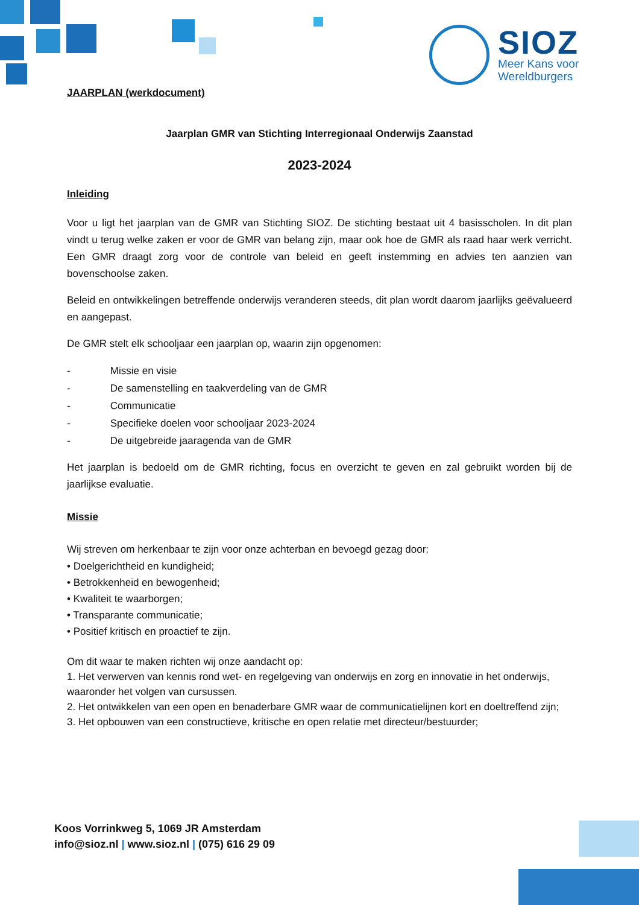SIOZ
Meer Kans voor
Wereldburgers
JAARPLAN (werkdocument)
Jaarplan GMR van Stichting Interregionaal Onderwijs Zaanstad
2023-2024
Inleiding
Voor u ligt het jaarplan van de GMR van Stichting SIOZ. De stichting bestaat uit 4 basisscholen. In dit plan vindt u terug welke zaken er voor de GMR van belang zijn, maar ook hoe de GMR als raad haar werk verricht. Een GMR draagt zorg voor de controle van beleid en geeft instemming en advies ten aanzien van bovenschoolse zaken.
Beleid en ontwikkelingen betreffende onderwijs veranderen steeds, dit plan wordt daarom jaarlijks geëvalueerd en aangepast.
De GMR stelt elk schooljaar een jaarplan op, waarin zijn opgenomen:
- Missie en visie
- De samenstelling en taakverdeling van de GMR
- Communicatie
- Specifieke doelen voor schooljaar 2023-2024
- De uitgebreide jaaragenda van de GMR
Het jaarplan is bedoeld om de GMR richting, focus en overzicht te geven en zal gebruikt worden bij de jaarlijkse evaluatie.
Missie
Wij streven om herkenbaar te zijn voor onze achterban en bevoegd gezag door:
• Doelgerichtheid en kundigheid;
• Betrokkenheid en bewogenheid;
• Kwaliteit te waarborgen;
• Transparante communicatie;
• Positief kritisch en proactief te zijn.
Om dit waar te maken richten wij onze aandacht op:
1. Het verwerven van kennis rond wet- en regelgeving van onderwijs en zorg en innovatie in het onderwijs, waaronder het volgen van cursussen.
2. Het ontwikkelen van een open en benaderbare GMR waar de communicatielijnen kort en doeltreffend zijn;
3. Het opbouwen van een constructieve, kritische en open relatie met directeur/bestuurder;
Koos Vorrinkweg 5, 1069 JR Amsterdam
info@sioz.nl | www.sioz.nl | (075) 616 29 09